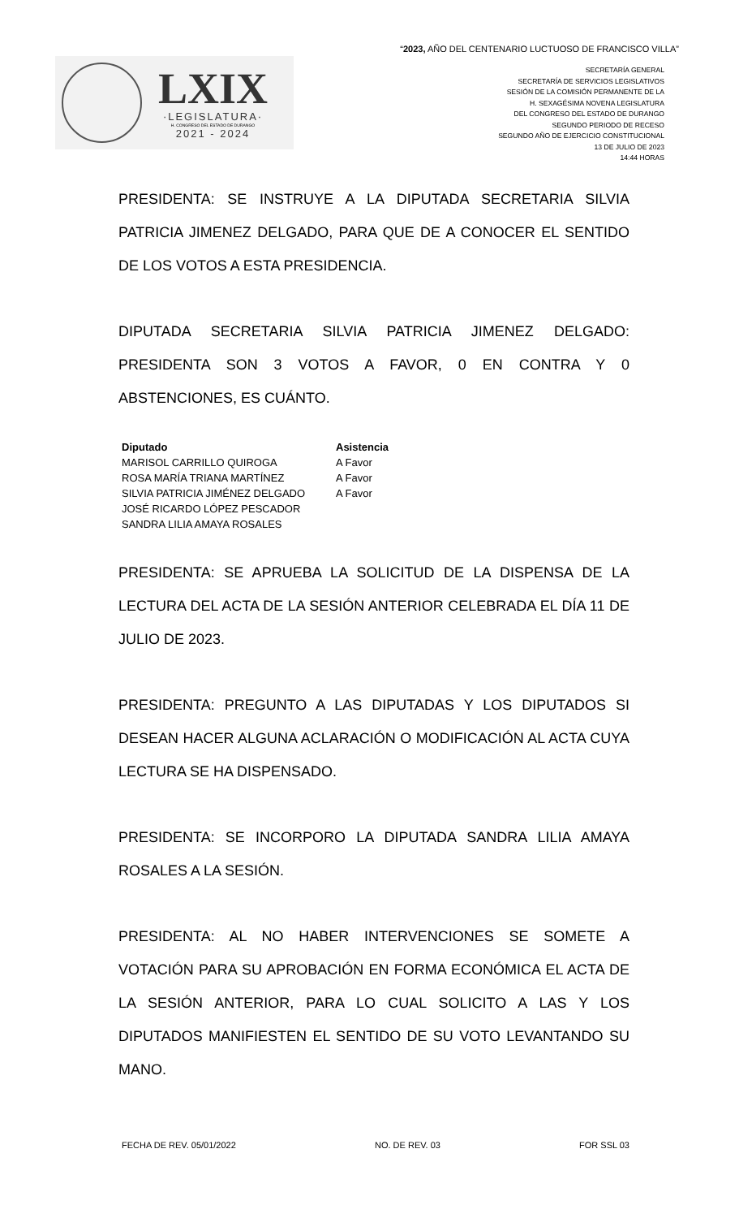“2023, AÑO DEL CENTENARIO LUCTUOSO DE FRANCISCO VILLA”
LXIX
·LEGISLATURA·
H. CONGRESO DEL ESTADO DE DURANGO
2021 - 2024
SECRETARÍA GENERAL
SECRETARÍA DE SERVICIOS LEGISLATIVOS
SESIÓN DE LA COMISIÓN PERMANENTE DE LA
H. SEXAGÉSIMA NOVENA LEGISLATURA
DEL CONGRESO DEL ESTADO DE DURANGO
SEGUNDO PERIODO DE RECESO
SEGUNDO AÑO DE EJERCICIO CONSTITUCIONAL
13 DE JULIO DE 2023
14:44 HORAS
PRESIDENTA: SE INSTRUYE A LA DIPUTADA SECRETARIA SILVIA PATRICIA JIMENEZ DELGADO, PARA QUE DE A CONOCER EL SENTIDO DE LOS VOTOS A ESTA PRESIDENCIA.
DIPUTADA SECRETARIA SILVIA PATRICIA JIMENEZ DELGADO: PRESIDENTA SON 3 VOTOS A FAVOR, 0 EN CONTRA Y 0 ABSTENCIONES, ES CUÁNTO.
| Diputado | Asistencia |
| --- | --- |
| MARISOL CARRILLO QUIROGA | A Favor |
| ROSA MARÍA TRIANA MARTÍNEZ | A Favor |
| SILVIA PATRICIA JIMÉNEZ DELGADO | A Favor |
| JOSÉ RICARDO LÓPEZ PESCADOR | |
| SANDRA LILIA AMAYA ROSALES | |
PRESIDENTA: SE APRUEBA LA SOLICITUD DE LA DISPENSA DE LA LECTURA DEL ACTA DE LA SESIÓN ANTERIOR CELEBRADA EL DÍA 11 DE JULIO DE 2023.
PRESIDENTA: PREGUNTO A LAS DIPUTADAS Y LOS DIPUTADOS SI DESEAN HACER ALGUNA ACLARACIÓN O MODIFICACIÓN AL ACTA CUYA LECTURA SE HA DISPENSADO.
PRESIDENTA: SE INCORPORO LA DIPUTADA SANDRA LILIA AMAYA ROSALES A LA SESIÓN.
PRESIDENTA: AL NO HABER INTERVENCIONES SE SOMETE A VOTACIÓN PARA SU APROBACIÓN EN FORMA ECONÓMICA EL ACTA DE LA SESIÓN ANTERIOR, PARA LO CUAL SOLICITO A LAS Y LOS DIPUTADOS MANIFIESTEN EL SENTIDO DE SU VOTO LEVANTANDO SU MANO.
FECHA DE REV. 05/01/2022 NO. DE REV. 03 FOR SSL 03